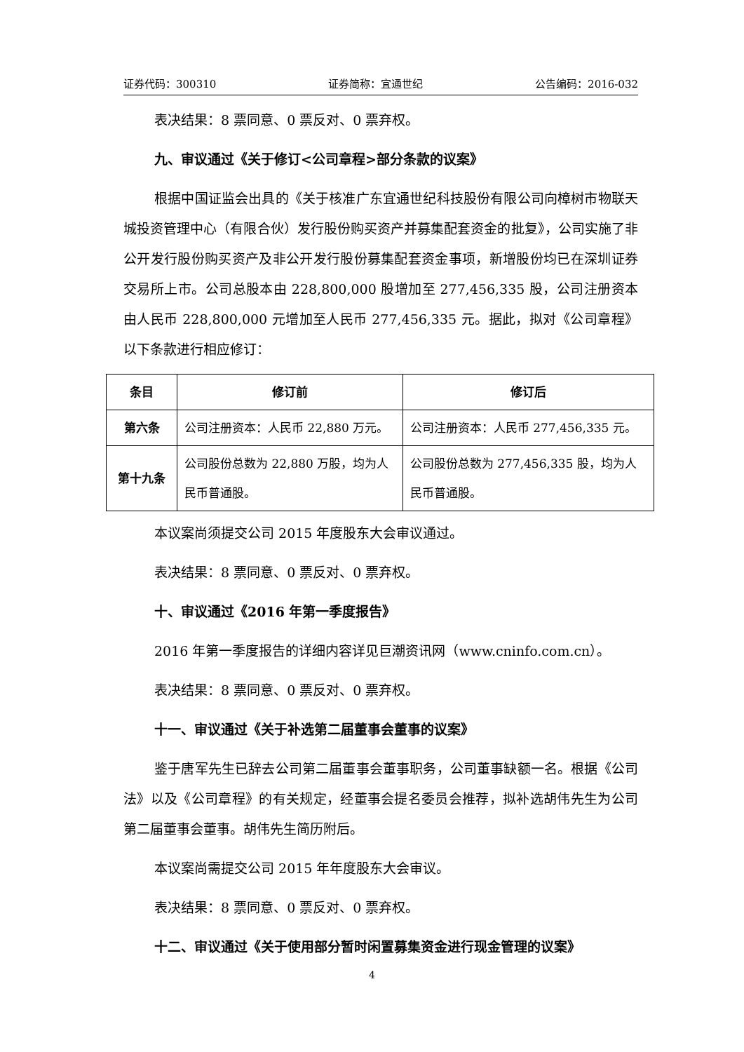证券代码：300310 证券简称：宜通世纪 公告编码：2016-032
表决结果：8 票同意、0 票反对、0 票弃权。
九、审议通过《关于修订<公司章程>部分条款的议案》
根据中国证监会出具的《关于核准广东宜通世纪科技股份有限公司向樟树市物联天城投资管理中心（有限合伙）发行股份购买资产并募集配套资金的批复》，公司实施了非公开发行股份购买资产及非公开发行股份募集配套资金事项，新增股份均已在深圳证券交易所上市。公司总股本由 228,800,000 股增加至 277,456,335 股，公司注册资本由人民币 228,800,000 元增加至人民币 277,456,335 元。据此，拟对《公司章程》以下条款进行相应修订：
| 条目 | 修订前 | 修订后 |
| --- | --- | --- |
| 第六条 | 公司注册资本：人民币 22,880 万元。 | 公司注册资本：人民币 277,456,335 元。 |
| 第十九条 | 公司股份总数为 22,880 万股，均为人民币普通股。 | 公司股份总数为 277,456,335 股，均为人民币普通股。 |
本议案尚须提交公司 2015 年度股东大会审议通过。
表决结果：8 票同意、0 票反对、0 票弃权。
十、审议通过《2016 年第一季度报告》
2016 年第一季度报告的详细内容详见巨潮资讯网（www.cninfo.com.cn）。
表决结果：8 票同意、0 票反对、0 票弃权。
十一、审议通过《关于补选第二届董事会董事的议案》
鉴于唐军先生已辞去公司第二届董事会董事职务，公司董事缺额一名。根据《公司法》以及《公司章程》的有关规定，经董事会提名委员会推荐，拟补选胡伟先生为公司第二届董事会董事。胡伟先生简历附后。
本议案尚需提交公司 2015 年年度股东大会审议。
表决结果：8 票同意、0 票反对、0 票弃权。
十二、审议通过《关于使用部分暂时闲置募集资金进行现金管理的议案》
4